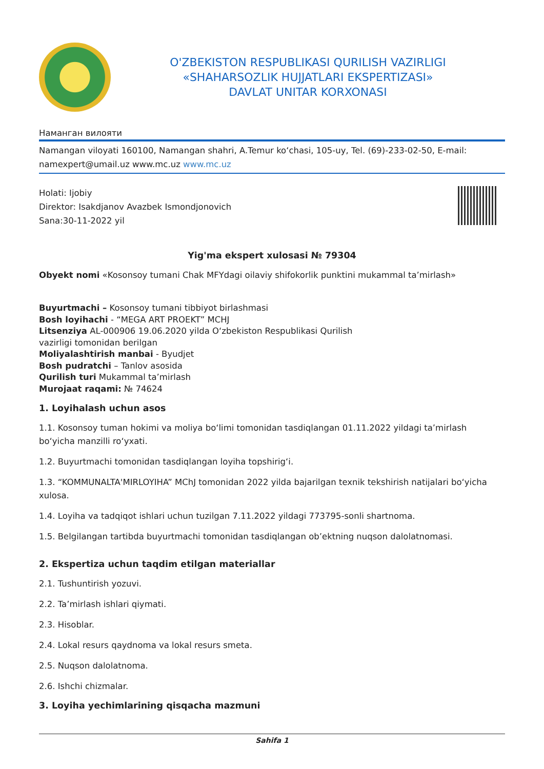O'ZBEKISTON RESPUBLIKASI QURILISH VAZIRLIGI
«SHAHARSOZLIK HUJJATLARI EKSPERTIZASI»
DAVLAT UNITAR KORXONASI
Наманган вилояти
Namangan viloyati 160100, Namangan shahri, A.Temur ko‘chasi, 105-uy, Tel. (69)-233-02-50, E-mail: namexpert@umail.uz www.mc.uz www.mc.uz
Holati: Ijobiy
Direktor: Isakdjanov Avazbek Ismondjonovich
Sana:30-11-2022 yil
Yig'ma ekspert xulosasi № 79304
Obyekt nomi «Kosonsoy tumani Chak MFYdagi oilaviy shifokorlik punktini mukammal ta’mirlash»
Buyurtmachi – Kosonsoy tumani tibbiyot birlashmasi
Bosh loyihachi - “MEGA ART PROEKT” MCHJ
Litsenziya AL-000906 19.06.2020 yilda O‘zbekiston Respublikasi Qurilish
vazirligi tomonidan berilgan
Moliyalashtirish manbai - Byudjet
Bosh pudratchi – Tanlov asosida
Qurilish turi Mukammal ta’mirlash
Murojaat raqami: № 74624
1. Loyihalash uchun asos
1.1. Kosonsoy tuman hokimi va moliya bo‘limi tomonidan tasdiqlangan 01.11.2022 yildagi ta’mirlash bo‘yicha manzilli ro‘yxati.
1.2. Buyurtmachi tomonidan tasdiqlangan loyiha topshirig‘i.
1.3. “KOMMUNALTA'MIRLOYIHA” MChJ tomonidan 2022 yilda bajarilgan texnik tekshirish natijalari bo‘yicha xulosa.
1.4. Loyiha va tadqiqot ishlari uchun tuzilgan 7.11.2022 yildagi 773795-sonli shartnoma.
1.5. Belgilangan tartibda buyurtmachi tomonidan tasdiqlangan ob’ektning nuqson dalolatnomasi.
2. Ekspertiza uchun taqdim etilgan materiallar
2.1. Tushuntirish yozuvi.
2.2. Ta’mirlash ishlari qiymati.
2.3. Hisoblar.
2.4. Lokal resurs qaydnoma va lokal resurs smeta.
2.5. Nuqson dalolatnoma.
2.6. Ishchi chizmalar.
3. Loyiha yechimlarining qisqacha mazmuni
Sahifa 1